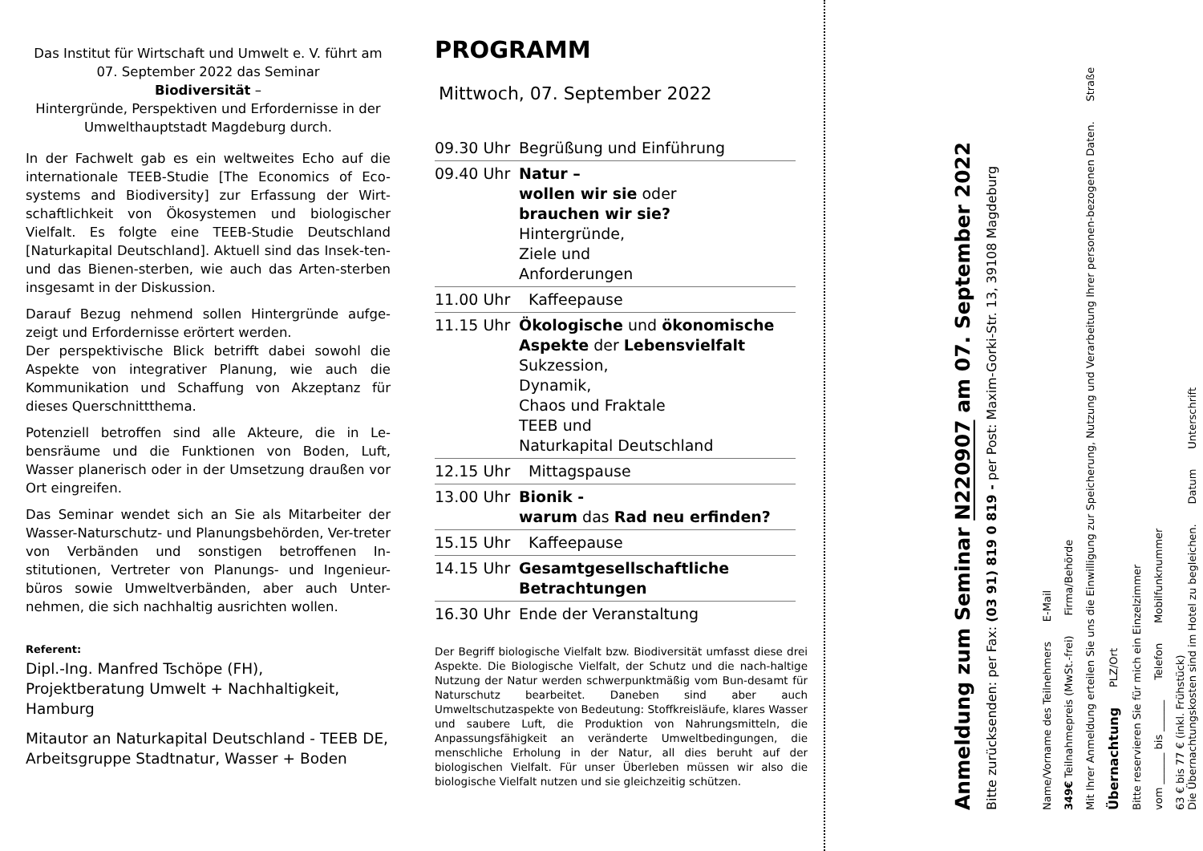Das Institut für Wirtschaft und Umwelt e. V. führt am 07. September 2022 das Seminar
Biodiversität –
Hintergründe, Perspektiven und Erfordernisse in der Umwelthauptstadt Magdeburg durch.
In der Fachwelt gab es ein weltweites Echo auf die internationale TEEB-Studie [The Economics of Eco-systems and Biodiversity] zur Erfassung der Wirt-schaftlichkeit von Ökosystemen und biologischer Vielfalt. Es folgte eine TEEB-Studie Deutschland [Naturkapital Deutschland]. Aktuell sind das Insek-ten- und das Bienen-sterben, wie auch das Arten-sterben insgesamt in der Diskussion.
Darauf Bezug nehmend sollen Hintergründe aufge-zeigt und Erfordernisse erörtert werden.
Der perspektivische Blick betrifft dabei sowohl die Aspekte von integrativer Planung, wie auch die Kommunikation und Schaffung von Akzeptanz für dieses Querschnittthema.
Potenziell betroffen sind alle Akteure, die in Le-bensräume und die Funktionen von Boden, Luft, Wasser planerisch oder in der Umsetzung draußen vor Ort eingreifen.
Das Seminar wendet sich an Sie als Mitarbeiter der Wasser-Naturschutz- und Planungsbehörden, Ver-treter von Verbänden und sonstigen betroffenen In-stitutionen, Vertreter von Planungs- und Ingenieur-büros sowie Umweltverbänden, aber auch Unter-nehmen, die sich nachhaltig ausrichten wollen.
Referent:
Dipl.-Ing. Manfred Tschöpe (FH),
Projektberatung Umwelt + Nachhaltigkeit, Hamburg
Mitautor an Naturkapital Deutschland - TEEB DE, Arbeitsgruppe Stadtnatur, Wasser + Boden
PROGRAMM
Mittwoch, 07. September 2022
| 09.30 Uhr | Begrüßung und Einführung |
| 09.40 Uhr | Natur – wollen wir sie oder brauchen wir sie? Hintergründe, Ziele und Anforderungen |
| 11.00 Uhr | Kaffeepause |
| 11.15 Uhr | Ökologische und ökonomische Aspekte der Lebensvielfalt Sukzession, Dynamik, Chaos und Fraktale TEEB und Naturkapital Deutschland |
| 12.15 Uhr | Mittagspause |
| 13.00 Uhr | Bionik - warum das Rad neu erfinden? |
| 15.15 Uhr | Kaffeepause |
| 14.15 Uhr | Gesamtgesellschaftliche Betrachtungen |
| 16.30 Uhr | Ende der Veranstaltung |
Der Begriff biologische Vielfalt bzw. Biodiversität umfasst diese drei Aspekte. Die Biologische Vielfalt, der Schutz und die nach-haltige Nutzung der Natur werden schwerpunktmäßig vom Bun-desamt für Naturschutz bearbeitet. Daneben sind aber auch Umweltschutzaspekte von Bedeutung: Stoffkreisläufe, klares Wasser und saubere Luft, die Produktion von Nahrungsmitteln, die Anpassungsfähigkeit an veränderte Umweltbedingungen, die menschliche Erholung in der Natur, all dies beruht auf der biologischen Vielfalt. Für unser Überleben müssen wir also die biologische Vielfalt nutzen und sie gleichzeitig schützen.
Anmeldung zum Seminar N220907 am 07. September 2022
Bitte zurücksenden: per Fax: (03 91) 819 0 819 - per Post: Maxim-Gorki-Str. 13, 39108 Magdeburg
Name/Vorname des Teilnehmers E-Mail
349€ Teilnahmepreis (MwSt.-frei) Firma/Behörde
Mit Ihrer Anmeldung erteilen Sie uns die Einwilligung zur Speicherung, Nutzung und Verarbeitung Ihrer personen-bezogenen Daten. Straße
Übernachtung PLZ/Ort
Bitte reservieren Sie für mich ein Einzelzimmer
vom ______ bis ______ Telefon Mobilfunknummer
63 € bis 77 € (inkl. Frühstück)
Die Übernachtungskosten sind im Hotel zu begleichen. Datum Unterschrift